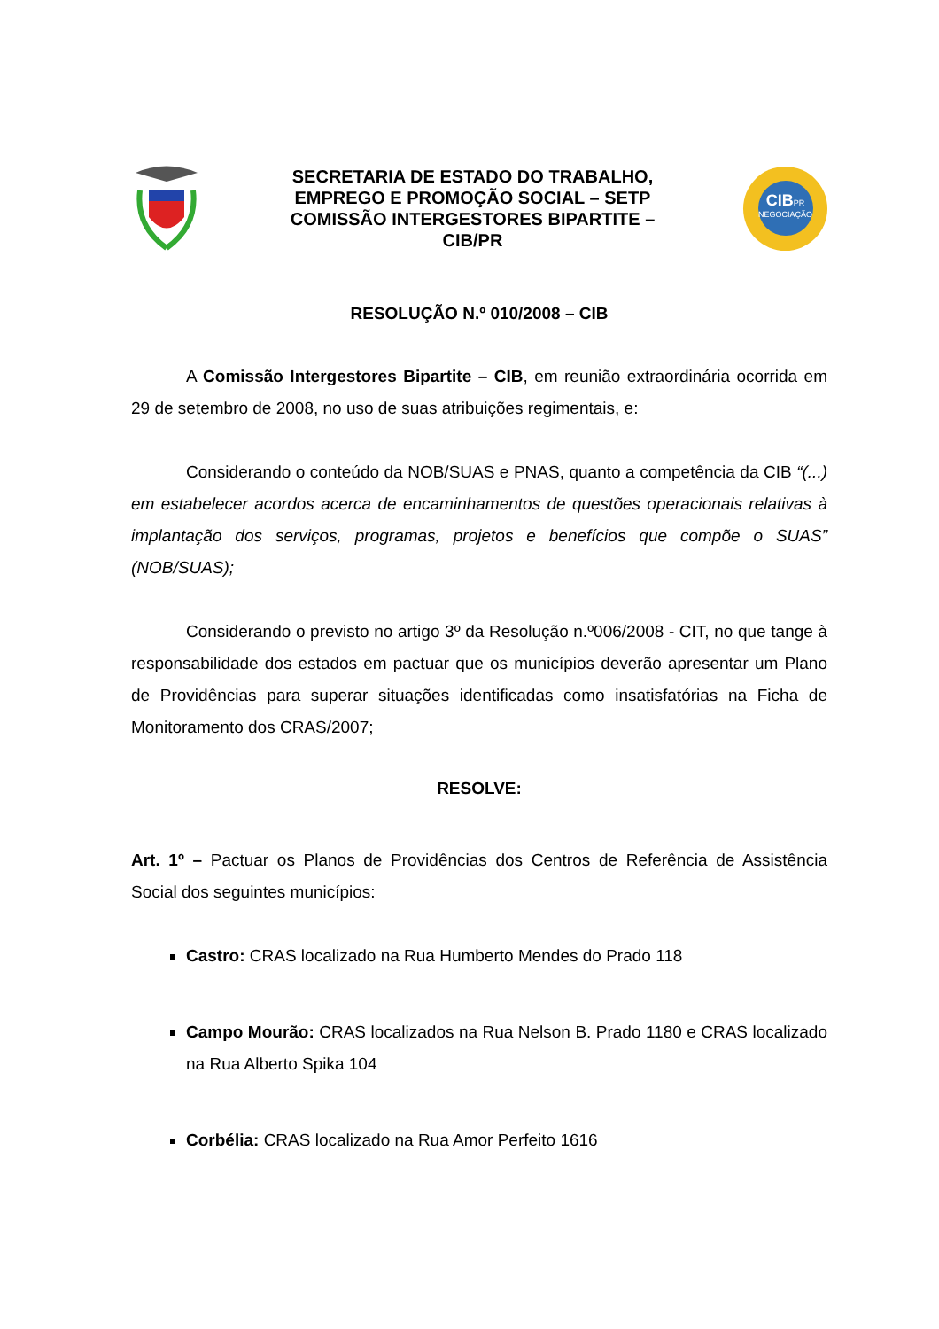SECRETARIA DE ESTADO DO TRABALHO,
EMPREGO E PROMOÇÃO SOCIAL – SETP
COMISSÃO INTERGESTORES BIPARTITE –
CIB/PR
CIBPR
NEGOCIAÇÃO
RESOLUÇÃO N.º 010/2008 – CIB
A Comissão Intergestores Bipartite – CIB, em reunião extraordinária ocorrida em 29 de setembro de 2008, no uso de suas atribuições regimentais, e:
Considerando o conteúdo da NOB/SUAS e PNAS, quanto a competência da CIB “(...) em estabelecer acordos acerca de encaminhamentos de questões operacionais relativas à implantação dos serviços, programas, projetos e benefícios que compõe o SUAS” (NOB/SUAS);
Considerando o previsto no artigo 3º da Resolução n.º006/2008 - CIT, no que tange à responsabilidade dos estados em pactuar que os municípios deverão apresentar um Plano de Providências para superar situações identificadas como insatisfatórias na Ficha de Monitoramento dos CRAS/2007;
RESOLVE:
Art. 1º – Pactuar os Planos de Providências dos Centros de Referência de Assistência Social dos seguintes municípios:
Castro: CRAS localizado na Rua Humberto Mendes do Prado 118
Campo Mourão: CRAS localizados na Rua Nelson B. Prado 1180 e CRAS localizado na Rua Alberto Spika 104
Corbélia: CRAS localizado na Rua Amor Perfeito 1616